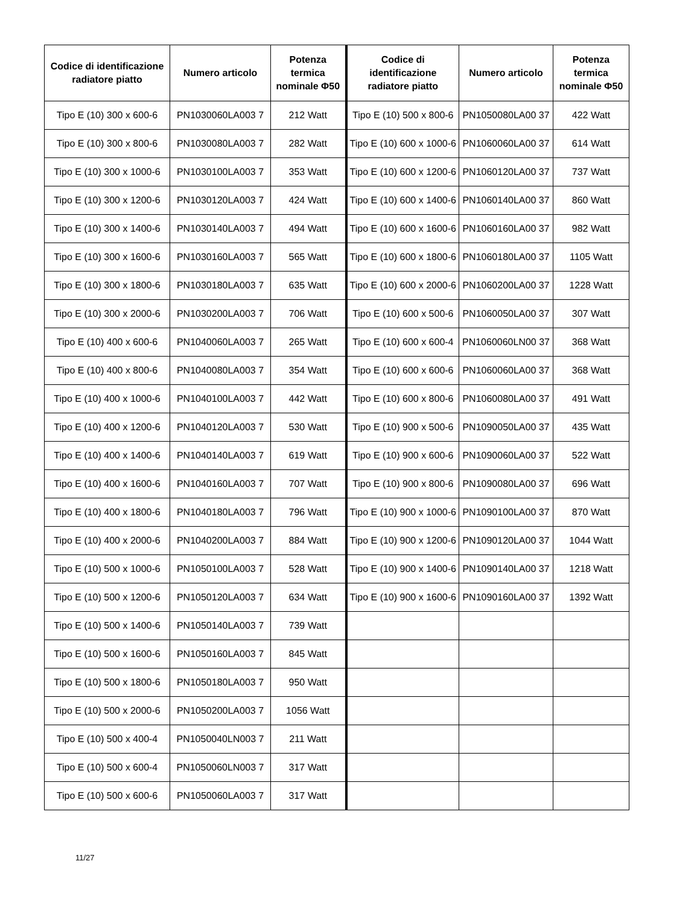| Codice di identificazione radiatore piatto | Numero articolo | Potenza termica nominale Φ50 | Codice di identificazione radiatore piatto | Numero articolo | Potenza termica nominale Φ50 |
| --- | --- | --- | --- | --- | --- |
| Tipo E (10) 300 x 600-6 | PN1030060LA003 7 | 212 Watt | Tipo E (10) 500 x 800-6 | PN1050080LA00 37 | 422 Watt |
| Tipo E (10) 300 x 800-6 | PN1030080LA003 7 | 282 Watt | Tipo E (10) 600 x 1000-6 | PN1060060LA00 37 | 614 Watt |
| Tipo E (10) 300 x 1000-6 | PN1030100LA003 7 | 353 Watt | Tipo E (10) 600 x 1200-6 | PN1060120LA00 37 | 737 Watt |
| Tipo E (10) 300 x 1200-6 | PN1030120LA003 7 | 424 Watt | Tipo E (10) 600 x 1400-6 | PN1060140LA00 37 | 860 Watt |
| Tipo E (10) 300 x 1400-6 | PN1030140LA003 7 | 494 Watt | Tipo E (10) 600 x 1600-6 | PN1060160LA00 37 | 982 Watt |
| Tipo E (10) 300 x 1600-6 | PN1030160LA003 7 | 565 Watt | Tipo E (10) 600 x 1800-6 | PN1060180LA00 37 | 1105 Watt |
| Tipo E (10) 300 x 1800-6 | PN1030180LA003 7 | 635 Watt | Tipo E (10) 600 x 2000-6 | PN1060200LA00 37 | 1228 Watt |
| Tipo E (10) 300 x 2000-6 | PN1030200LA003 7 | 706 Watt | Tipo E (10) 600 x 500-6 | PN1060050LA00 37 | 307 Watt |
| Tipo E (10) 400 x 600-6 | PN1040060LA003 7 | 265 Watt | Tipo E (10) 600 x 600-4 | PN1060060LN00 37 | 368 Watt |
| Tipo E (10) 400 x 800-6 | PN1040080LA003 7 | 354 Watt | Tipo E (10) 600 x 600-6 | PN1060060LA00 37 | 368 Watt |
| Tipo E (10) 400 x 1000-6 | PN1040100LA003 7 | 442 Watt | Tipo E (10) 600 x 800-6 | PN1060080LA00 37 | 491 Watt |
| Tipo E (10) 400 x 1200-6 | PN1040120LA003 7 | 530 Watt | Tipo E (10) 900 x 500-6 | PN1090050LA00 37 | 435 Watt |
| Tipo E (10) 400 x 1400-6 | PN1040140LA003 7 | 619 Watt | Tipo E (10) 900 x 600-6 | PN1090060LA00 37 | 522 Watt |
| Tipo E (10) 400 x 1600-6 | PN1040160LA003 7 | 707 Watt | Tipo E (10) 900 x 800-6 | PN1090080LA00 37 | 696 Watt |
| Tipo E (10) 400 x 1800-6 | PN1040180LA003 7 | 796 Watt | Tipo E (10) 900 x 1000-6 | PN1090100LA00 37 | 870 Watt |
| Tipo E (10) 400 x 2000-6 | PN1040200LA003 7 | 884 Watt | Tipo E (10) 900 x 1200-6 | PN1090120LA00 37 | 1044 Watt |
| Tipo E (10) 500 x 1000-6 | PN1050100LA003 7 | 528 Watt | Tipo E (10) 900 x 1400-6 | PN1090140LA00 37 | 1218 Watt |
| Tipo E (10) 500 x 1200-6 | PN1050120LA003 7 | 634 Watt | Tipo E (10) 900 x 1600-6 | PN1090160LA00 37 | 1392 Watt |
| Tipo E (10) 500 x 1400-6 | PN1050140LA003 7 | 739 Watt | | | |
| Tipo E (10) 500 x 1600-6 | PN1050160LA003 7 | 845 Watt | | | |
| Tipo E (10) 500 x 1800-6 | PN1050180LA003 7 | 950 Watt | | | |
| Tipo E (10) 500 x 2000-6 | PN1050200LA003 7 | 1056 Watt | | | |
| Tipo E (10) 500 x 400-4 | PN1050040LN003 7 | 211 Watt | | | |
| Tipo E (10) 500 x 600-4 | PN1050060LN003 7 | 317 Watt | | | |
| Tipo E (10) 500 x 600-6 | PN1050060LA003 7 | 317 Watt | | | |
11/27